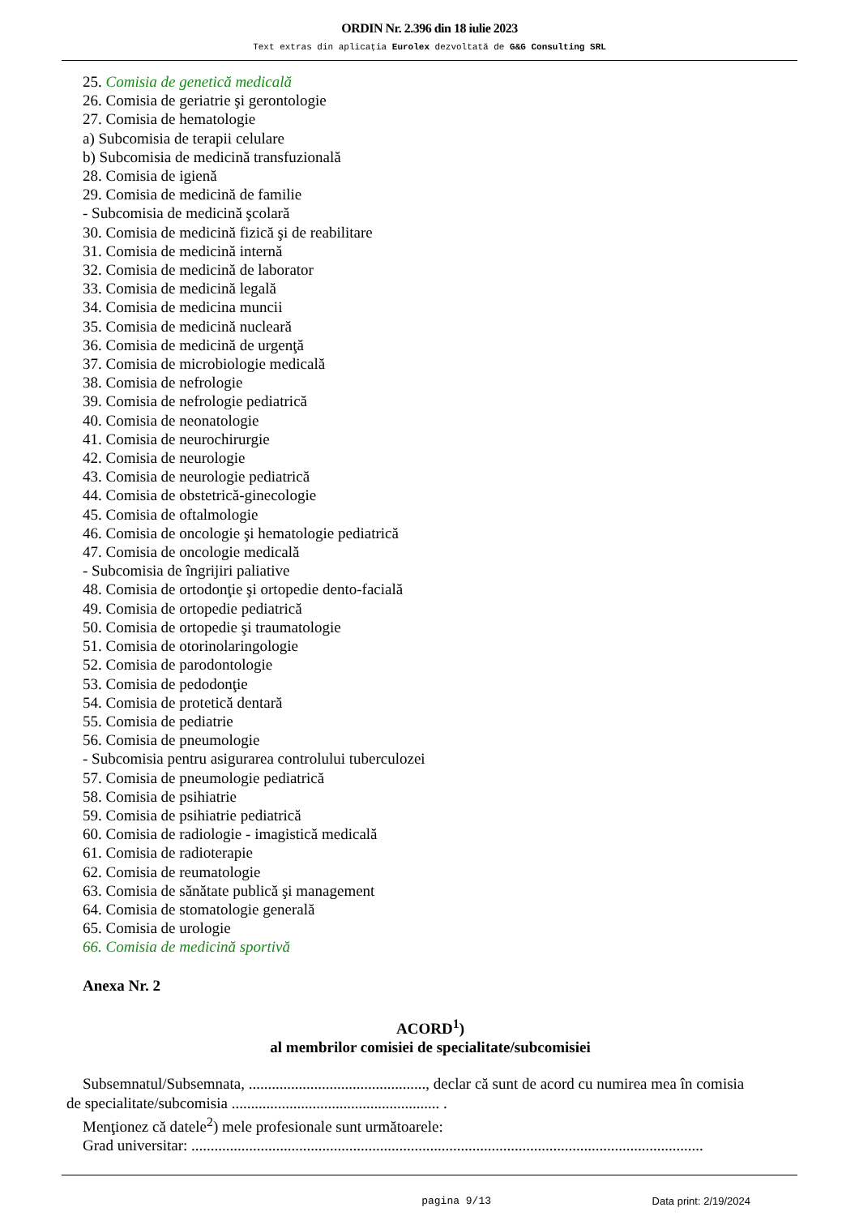ORDIN Nr. 2.396 din 18 iulie 2023
Text extras din aplicaţia Eurolex dezvoltată de G&G Consulting SRL
25. Comisia de genetică medicală
26. Comisia de geriatrie şi gerontologie
27. Comisia de hematologie
a) Subcomisia de terapii celulare
b) Subcomisia de medicină transfuzională
28. Comisia de igienă
29. Comisia de medicină de familie
- Subcomisia de medicină şcolară
30. Comisia de medicină fizică şi de reabilitare
31. Comisia de medicină internă
32. Comisia de medicină de laborator
33. Comisia de medicină legală
34. Comisia de medicina muncii
35. Comisia de medicină nucleară
36. Comisia de medicină de urgenţă
37. Comisia de microbiologie medicală
38. Comisia de nefrologie
39. Comisia de nefrologie pediatrică
40. Comisia de neonatologie
41. Comisia de neurochirurgie
42. Comisia de neurologie
43. Comisia de neurologie pediatrică
44. Comisia de obstetrică-ginecologie
45. Comisia de oftalmologie
46. Comisia de oncologie şi hematologie pediatrică
47. Comisia de oncologie medicală
- Subcomisia de îngrijiri paliative
48. Comisia de ortodonţie şi ortopedie dento-facială
49. Comisia de ortopedie pediatrică
50. Comisia de ortopedie şi traumatologie
51. Comisia de otorinolaringologie
52. Comisia de parodontologie
53. Comisia de pedodonţie
54. Comisia de protetică dentară
55. Comisia de pediatrie
56. Comisia de pneumologie
- Subcomisia pentru asigurarea controlului tuberculozei
57. Comisia de pneumologie pediatrică
58. Comisia de psihiatrie
59. Comisia de psihiatrie pediatrică
60. Comisia de radiologie - imagistică medicală
61. Comisia de radioterapie
62. Comisia de reumatologie
63. Comisia de sănătate publică şi management
64. Comisia de stomatologie generală
65. Comisia de urologie
66. Comisia de medicină sportivă
Anexa Nr. 2
ACORD<sup>1</sup>)
al membrilor comisiei de specialitate/subcomisiei
Subsemnatul/Subsemnata, .............................................., declar că sunt de acord cu numirea mea în comisia
de specialitate/subcomisia ...................................................... .
Menţionez că datele<sup>2</sup>) mele profesionale sunt următoarele:
Grad universitar: .....................................................................................................................................
pagina 9/13 Data print: 2/19/2024